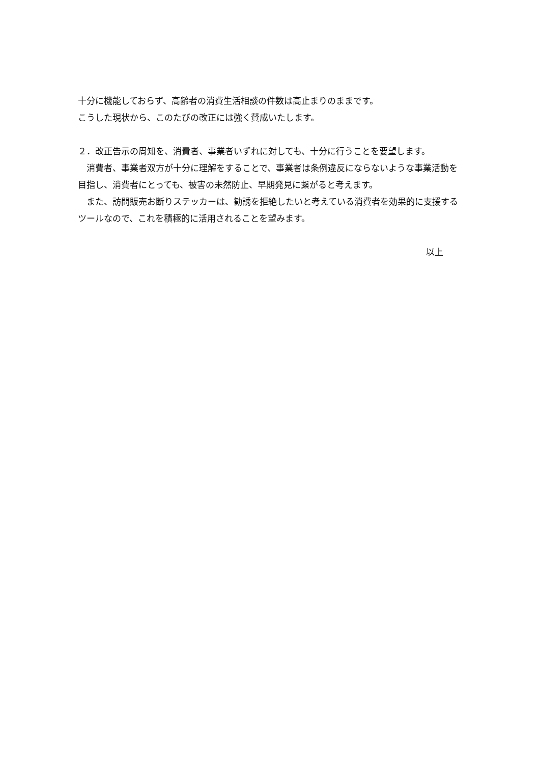十分に機能しておらず、高齢者の消費生活相談の件数は高止まりのままです。
こうした現状から、このたびの改正には強く賛成いたします。
２．改正告示の周知を、消費者、事業者いずれに対しても、十分に行うことを要望します。
　消費者、事業者双方が十分に理解をすることで、事業者は条例違反にならないような事業活動を目指し、消費者にとっても、被害の未然防止、早期発見に繋がると考えます。
　また、訪問販売お断りステッカーは、勧誘を拒絶したいと考えている消費者を効果的に支援するツールなので、これを積極的に活用されることを望みます。
以上